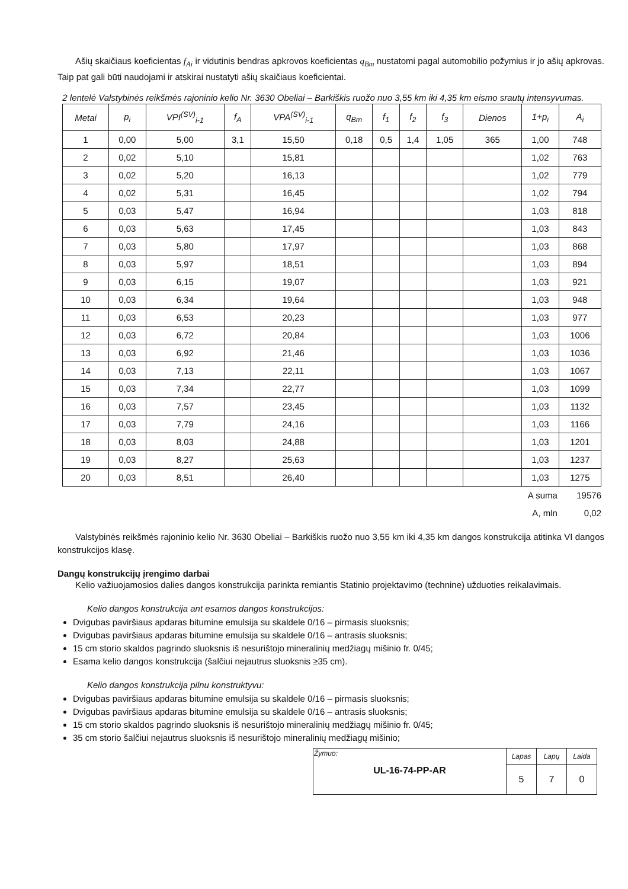Ašių skaičiaus koeficientas f<sub>Ai</sub> ir vidutinis bendras apkrovos koeficientas q<sub>Bm</sub> nustatomi pagal automobilio požymius ir jo ašių apkrovas. Taip pat gali būti naudojami ir atskirai nustatyti ašių skaičiaus koeficientai.
2 lentelė Valstybinės reikšmės rajoninio kelio Nr. 3630 Obeliai – Barkiškis ruožo nuo 3,55 km iki 4,35 km eismo srautų intensyvumas.
| Metai | p<sub>i</sub> | VPI<sup>(SV)</sup><sub>i-1</sub> | f<sub>A</sub> | VPA<sup>(SV)</sup><sub>i-1</sub> | q<sub>Bm</sub> | f<sub>1</sub> | f<sub>2</sub> | f<sub>3</sub> | Dienos | 1+p<sub>i</sub> | A<sub>i</sub> |
| --- | --- | --- | --- | --- | --- | --- | --- | --- | --- | --- | --- |
| 1 | 0,00 | 5,00 | 3,1 | 15,50 | 0,18 | 0,5 | 1,4 | 1,05 | 365 | 1,00 | 748 |
| 2 | 0,02 | 5,10 | | 15,81 | | | | | | 1,02 | 763 |
| 3 | 0,02 | 5,20 | | 16,13 | | | | | | 1,02 | 779 |
| 4 | 0,02 | 5,31 | | 16,45 | | | | | | 1,02 | 794 |
| 5 | 0,03 | 5,47 | | 16,94 | | | | | | 1,03 | 818 |
| 6 | 0,03 | 5,63 | | 17,45 | | | | | | 1,03 | 843 |
| 7 | 0,03 | 5,80 | | 17,97 | | | | | | 1,03 | 868 |
| 8 | 0,03 | 5,97 | | 18,51 | | | | | | 1,03 | 894 |
| 9 | 0,03 | 6,15 | | 19,07 | | | | | | 1,03 | 921 |
| 10 | 0,03 | 6,34 | | 19,64 | | | | | | 1,03 | 948 |
| 11 | 0,03 | 6,53 | | 20,23 | | | | | | 1,03 | 977 |
| 12 | 0,03 | 6,72 | | 20,84 | | | | | | 1,03 | 1006 |
| 13 | 0,03 | 6,92 | | 21,46 | | | | | | 1,03 | 1036 |
| 14 | 0,03 | 7,13 | | 22,11 | | | | | | 1,03 | 1067 |
| 15 | 0,03 | 7,34 | | 22,77 | | | | | | 1,03 | 1099 |
| 16 | 0,03 | 7,57 | | 23,45 | | | | | | 1,03 | 1132 |
| 17 | 0,03 | 7,79 | | 24,16 | | | | | | 1,03 | 1166 |
| 18 | 0,03 | 8,03 | | 24,88 | | | | | | 1,03 | 1201 |
| 19 | 0,03 | 8,27 | | 25,63 | | | | | | 1,03 | 1237 |
| 20 | 0,03 | 8,51 | | 26,40 | | | | | | 1,03 | 1275 |
A suma 19576
A, mln 0,02
Valstybinės reikšmės rajoninio kelio Nr. 3630 Obeliai – Barkiškis ruožo nuo 3,55 km iki 4,35 km dangos konstrukcija atitinka VI dangos konstrukcijos klasę.
Dangų konstrukcijų įrengimo darbai
Kelio važiuojamosios dalies dangos konstrukcija parinkta remiantis Statinio projektavimo (technine) užduoties reikalavimais.
Kelio dangos konstrukcija ant esamos dangos konstrukcijos:
Dvigubas paviršiaus apdaras bitumine emulsija su skaldele 0/16 – pirmasis sluoksnis;
Dvigubas paviršiaus apdaras bitumine emulsija su skaldele 0/16 – antrasis sluoksnis;
15 cm storio skaldos pagrindo sluoksnis iš nesurištojo mineralinių medžiagų mišinio fr. 0/45;
Esama kelio dangos konstrukcija (šalčiui nejautrus sluoksnis ≥35 cm).
Kelio dangos konstrukcija pilnu konstruktyvu:
Dvigubas paviršiaus apdaras bitumine emulsija su skaldele 0/16 – pirmasis sluoksnis;
Dvigubas paviršiaus apdaras bitumine emulsija su skaldele 0/16 – antrasis sluoksnis;
15 cm storio skaldos pagrindo sluoksnis iš nesurištojo mineralinių medžiagų mišinio fr. 0/45;
35 cm storio šalčiui nejautrus sluoksnis iš nesurištojo mineralinių medžiagų mišinio;
| Žymuo: UL-16-74-PP-AR | Lapas | Lapų | Laida |
| | 5 | 7 | 0 |